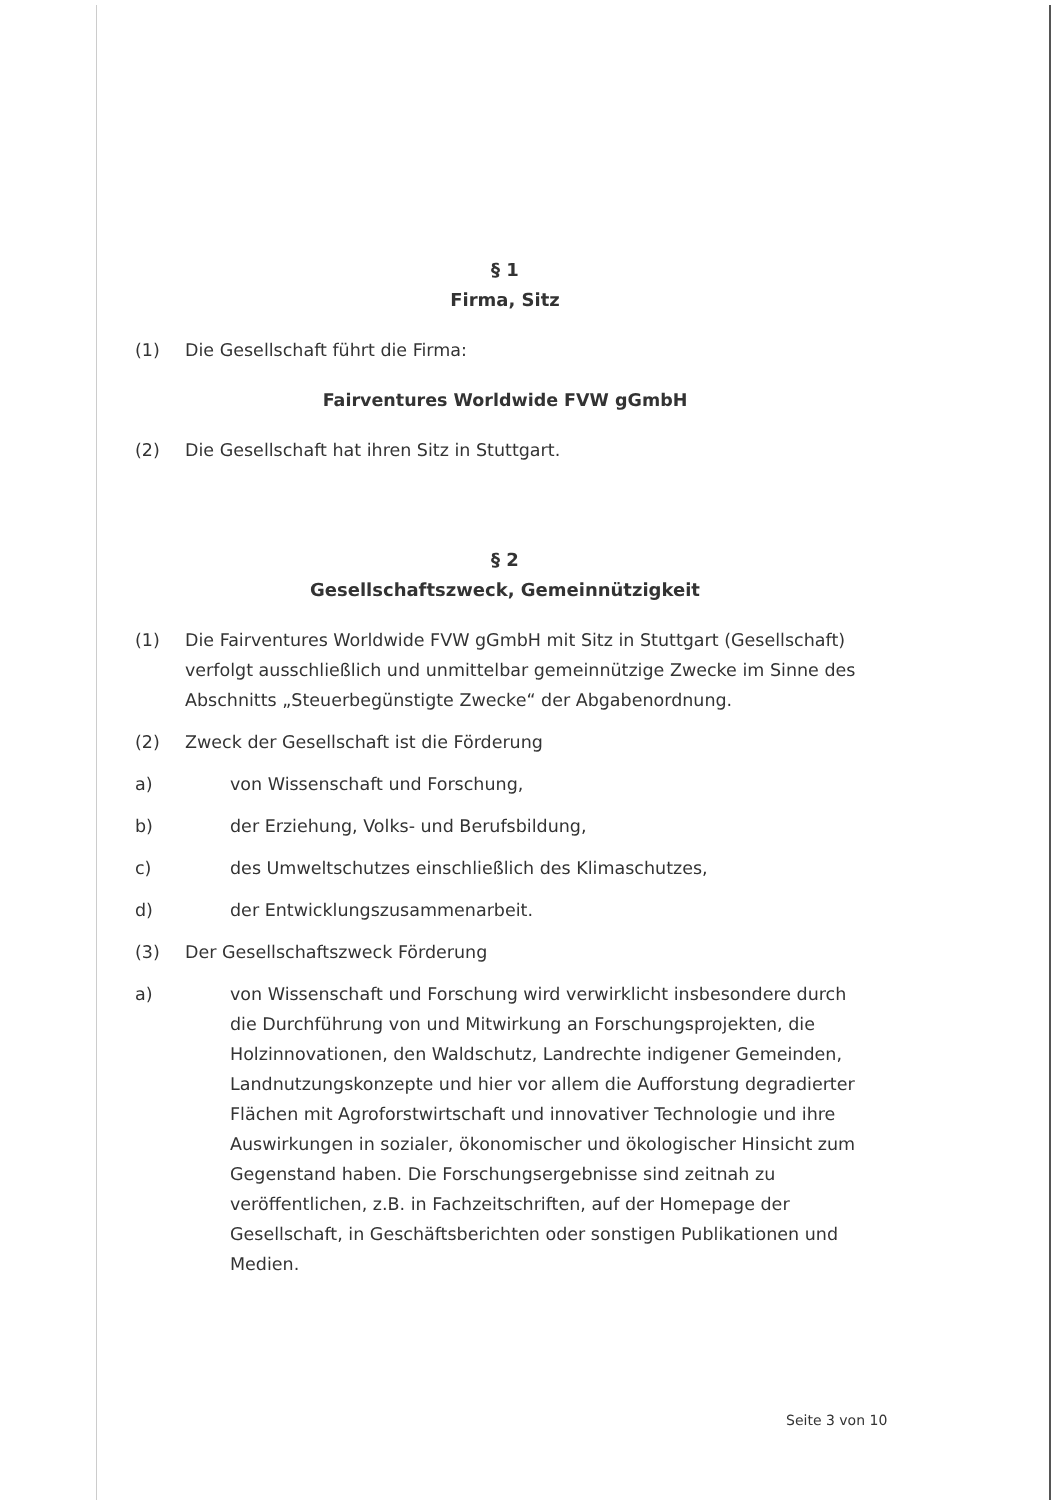§ 1
Firma, Sitz
(1) Die Gesellschaft führt die Firma:
Fairventures Worldwide FVW gGmbH
(2) Die Gesellschaft hat ihren Sitz in Stuttgart.
§ 2
Gesellschaftszweck, Gemeinnützigkeit
(1) Die Fairventures Worldwide FVW gGmbH mit Sitz in Stuttgart (Gesellschaft) verfolgt ausschließlich und unmittelbar gemeinnützige Zwecke im Sinne des Abschnitts „Steuerbegünstigte Zwecke“ der Abgabenordnung.
(2) Zweck der Gesellschaft ist die Förderung
a) von Wissenschaft und Forschung,
b) der Erziehung, Volks- und Berufsbildung,
c) des Umweltschutzes einschließlich des Klimaschutzes,
d) der Entwicklungszusammenarbeit.
(3) Der Gesellschaftszweck Förderung
a) von Wissenschaft und Forschung wird verwirklicht insbesondere durch die Durchführung von und Mitwirkung an Forschungsprojekten, die Holzinnovationen, den Waldschutz, Landrechte indigener Gemeinden, Landnutzungskonzepte und hier vor allem die Aufforstung degradierter Flächen mit Agroforstwirtschaft und innovativer Technologie und ihre Auswirkungen in sozialer, ökonomischer und ökologischer Hinsicht zum Gegenstand haben. Die Forschungsergebnisse sind zeitnah zu veröffentlichen, z.B. in Fachzeitschriften, auf der Homepage der Gesellschaft, in Geschäftsberichten oder sonstigen Publikationen und Medien.
Seite 3 von 10